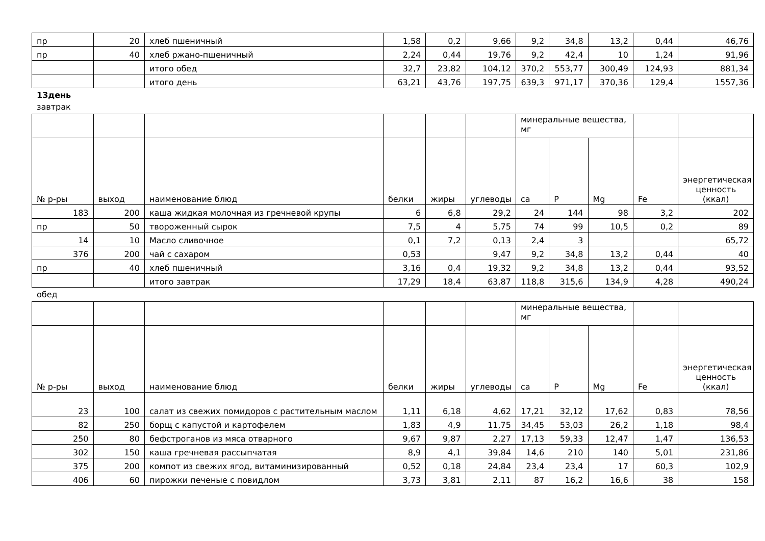| пр | 20 | хлеб пшеничный | 1,58 | 0,2 | 9,66 | 9,2 | 34,8 | 13,2 | 0,44 | 46,76 |
| пр | 40 | хлеб ржано-пшеничный | 2,24 | 0,44 | 19,76 | 9,2 | 42,4 | 10 | 1,24 | 91,96 |
| | | итого обед | 32,7 | 23,82 | 104,12 | 370,2 | 553,77 | 300,49 | 124,93 | 881,34 |
| | | итого день | 63,21 | 43,76 | 197,75 | 639,3 | 971,17 | 370,36 | 129,4 | 1557,36 |
13день
завтрак
| | | | | | | минеральные вещества, мг | | | | |
| --- | --- | --- | --- | --- | --- | --- | --- | --- | --- | --- |
| № р-ры | выход | наименование блюд | белки | жиры | углеводы | ca | P | Mg | Fe | энергетическая ценность (ккал) |
| 183 | 200 | каша жидкая молочная из гречневой крупы | 6 | 6,8 | 29,2 | 24 | 144 | 98 | 3,2 | 202 |
| пр | 50 | твороженный сырок | 7,5 | 4 | 5,75 | 74 | 99 | 10,5 | 0,2 | 89 |
| 14 | 10 | Масло сливочное | 0,1 | 7,2 | 0,13 | 2,4 | 3 | | | 65,72 |
| 376 | 200 | чай с сахаром | 0,53 | | 9,47 | 9,2 | 34,8 | 13,2 | 0,44 | 40 |
| пр | 40 | хлеб пшеничный | 3,16 | 0,4 | 19,32 | 9,2 | 34,8 | 13,2 | 0,44 | 93,52 |
| | | итого завтрак | 17,29 | 18,4 | 63,87 | 118,8 | 315,6 | 134,9 | 4,28 | 490,24 |
обед
| | | | | | | минеральные вещества, мг | | | | |
| --- | --- | --- | --- | --- | --- | --- | --- | --- | --- | --- |
| № р-ры | выход | наименование блюд | белки | жиры | углеводы | ca | P | Mg | Fe | энергетическая ценность (ккал) |
| 23 | 100 | салат из свежих помидоров с растительным маслом | 1,11 | 6,18 | 4,62 | 17,21 | 32,12 | 17,62 | 0,83 | 78,56 |
| 82 | 250 | борщ с капустой и картофелем | 1,83 | 4,9 | 11,75 | 34,45 | 53,03 | 26,2 | 1,18 | 98,4 |
| 250 | 80 | бефстроганов из мяса отварного | 9,67 | 9,87 | 2,27 | 17,13 | 59,33 | 12,47 | 1,47 | 136,53 |
| 302 | 150 | каша гречневая рассыпчатая | 8,9 | 4,1 | 39,84 | 14,6 | 210 | 140 | 5,01 | 231,86 |
| 375 | 200 | компот из свежих ягод, витаминизированный | 0,52 | 0,18 | 24,84 | 23,4 | 23,4 | 17 | 60,3 | 102,9 |
| 406 | 60 | пирожки печеные с повидлом | 3,73 | 3,81 | 2,11 | 87 | 16,2 | 16,6 | 38 | 158 |